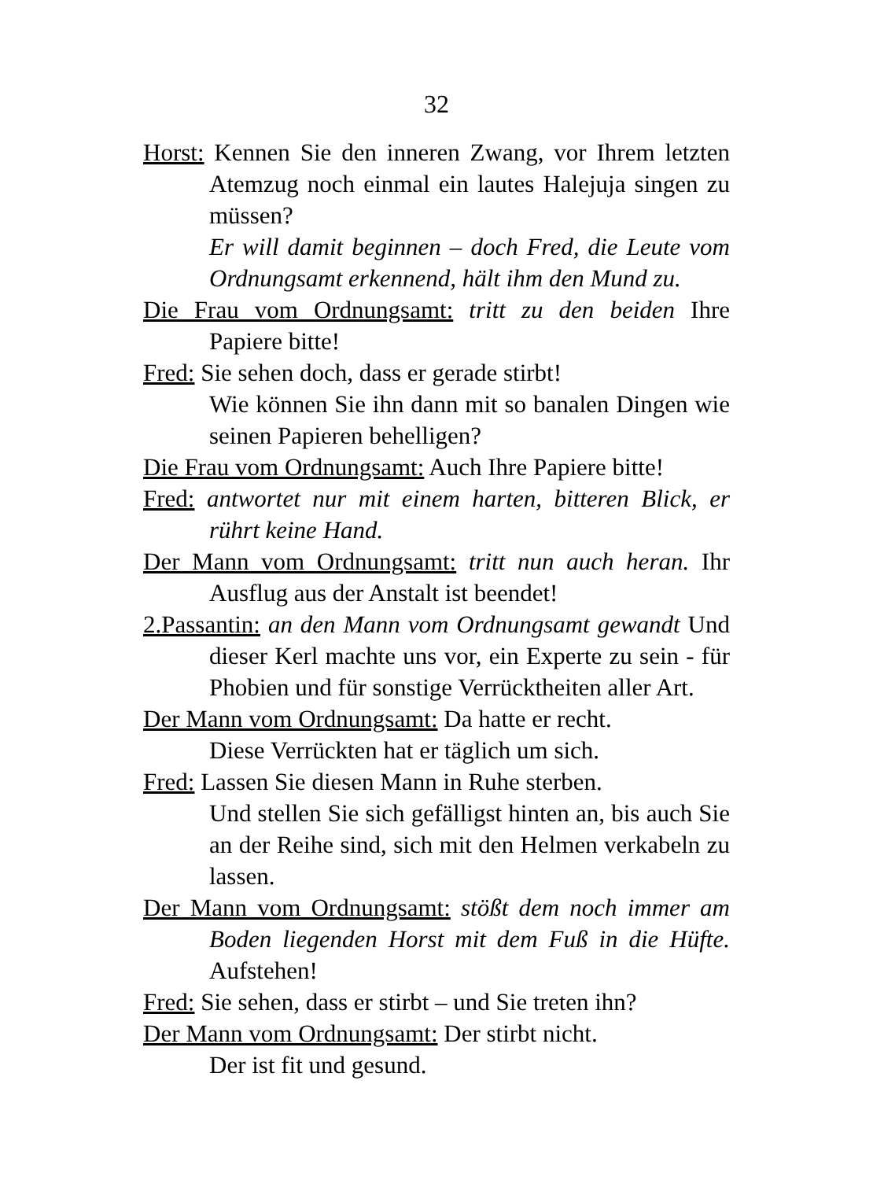32
Horst: Kennen Sie den inneren Zwang, vor Ihrem letzten Atemzug noch einmal ein lautes Halejuja singen zu müssen?
Er will damit beginnen – doch Fred, die Leute vom Ordnungsamt erkennend, hält ihm den Mund zu.
Die Frau vom Ordnungsamt: tritt zu den beiden Ihre Papiere bitte!
Fred: Sie sehen doch, dass er gerade stirbt!
Wie können Sie ihn dann mit so banalen Dingen wie seinen Papieren behelligen?
Die Frau vom Ordnungsamt: Auch Ihre Papiere bitte!
Fred: antwortet nur mit einem harten, bitteren Blick, er rührt keine Hand.
Der Mann vom Ordnungsamt: tritt nun auch heran. Ihr Ausflug aus der Anstalt ist beendet!
2.Passantin: an den Mann vom Ordnungsamt gewandt Und dieser Kerl machte uns vor, ein Experte zu sein - für Phobien und für sonstige Verrücktheiten aller Art.
Der Mann vom Ordnungsamt: Da hatte er recht.
Diese Verrückten hat er täglich um sich.
Fred: Lassen Sie diesen Mann in Ruhe sterben.
Und stellen Sie sich gefälligst hinten an, bis auch Sie an der Reihe sind, sich mit den Helmen verkabeln zu lassen.
Der Mann vom Ordnungsamt: stößt dem noch immer am Boden liegenden Horst mit dem Fuß in die Hüfte. Aufstehen!
Fred: Sie sehen, dass er stirbt – und Sie treten ihn?
Der Mann vom Ordnungsamt: Der stirbt nicht.
Der ist fit und gesund.